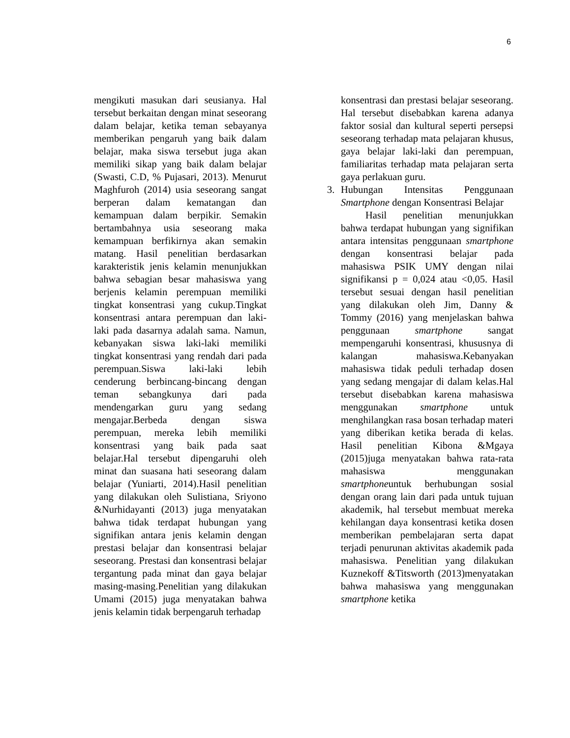6
mengikuti masukan dari seusianya. Hal tersebut berkaitan dengan minat seseorang dalam belajar, ketika teman sebayanya memberikan pengaruh yang baik dalam belajar, maka siswa tersebut juga akan memiliki sikap yang baik dalam belajar (Swasti, C.D, % Pujasari, 2013). Menurut Maghfuroh (2014) usia seseorang sangat berperan dalam kematangan dan kemampuan dalam berpikir. Semakin bertambahnya usia seseorang maka kemampuan berfikirnya akan semakin matang. Hasil penelitian berdasarkan karakteristik jenis kelamin menunjukkan bahwa sebagian besar mahasiswa yang berjenis kelamin perempuan memiliki tingkat konsentrasi yang cukup.Tingkat konsentrasi antara perempuan dan laki-laki pada dasarnya adalah sama. Namun, kebanyakan siswa laki-laki memiliki tingkat konsentrasi yang rendah dari pada perempuan.Siswa laki-laki lebih cenderung berbincang-bincang dengan teman sebangkunya dari pada mendengarkan guru yang sedang mengajar.Berbeda dengan siswa perempuan, mereka lebih memiliki konsentrasi yang baik pada saat belajar.Hal tersebut dipengaruhi oleh minat dan suasana hati seseorang dalam belajar (Yuniarti, 2014).Hasil penelitian yang dilakukan oleh Sulistiana, Sriyono &Nurhidayanti (2013) juga menyatakan bahwa tidak terdapat hubungan yang signifikan antara jenis kelamin dengan prestasi belajar dan konsentrasi belajar seseorang. Prestasi dan konsentrasi belajar tergantung pada minat dan gaya belajar masing-masing.Penelitian yang dilakukan Umami (2015) juga menyatakan bahwa jenis kelamin tidak berpengaruh terhadap
konsentrasi dan prestasi belajar seseorang. Hal tersebut disebabkan karena adanya faktor sosial dan kultural seperti persepsi seseorang terhadap mata pelajaran khusus, gaya belajar laki-laki dan perempuan, familiaritas terhadap mata pelajaran serta gaya perlakuan guru.
3. Hubungan Intensitas Penggunaan Smartphone dengan Konsentrasi Belajar
Hasil penelitian menunjukkan bahwa terdapat hubungan yang signifikan antara intensitas penggunaan smartphone dengan konsentrasi belajar pada mahasiswa PSIK UMY dengan nilai signifikansi p = 0,024 atau <0,05. Hasil tersebut sesuai dengan hasil penelitian yang dilakukan oleh Jim, Danny & Tommy (2016) yang menjelaskan bahwa penggunaan smartphone sangat mempengaruhi konsentrasi, khususnya di kalangan mahasiswa.Kebanyakan mahasiswa tidak peduli terhadap dosen yang sedang mengajar di dalam kelas.Hal tersebut disebabkan karena mahasiswa menggunakan smartphone untuk menghilangkan rasa bosan terhadap materi yang diberikan ketika berada di kelas. Hasil penelitian Kibona &Mgaya (2015)juga menyatakan bahwa rata-rata mahasiswa menggunakan smartphoneuntuk berhubungan sosial dengan orang lain dari pada untuk tujuan akademik, hal tersebut membuat mereka kehilangan daya konsentrasi ketika dosen memberikan pembelajaran serta dapat terjadi penurunan aktivitas akademik pada mahasiswa. Penelitian yang dilakukan Kuznekoff &Titsworth (2013)menyatakan bahwa mahasiswa yang menggunakan smartphone ketika